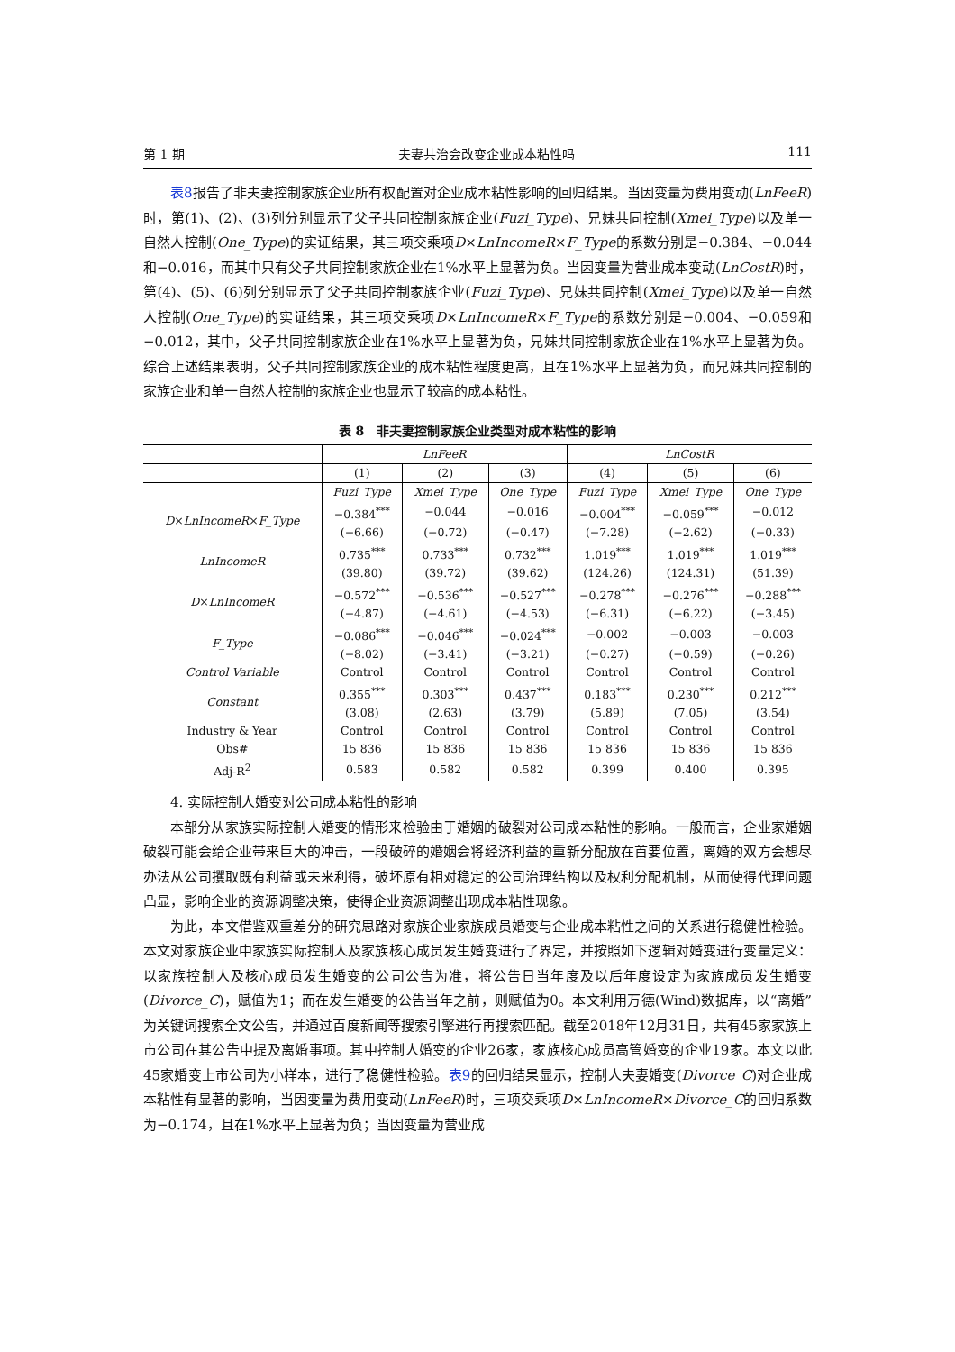第 1 期 夫妻共治会改变企业成本粘性吗 111
表8报告了非夫妻控制家族企业所有权配置对企业成本粘性影响的回归结果。当因变量为费用变动(LnFeeR)时，第(1)、(2)、(3)列分别显示了父子共同控制家族企业(Fuzi_Type)、兄妹共同控制(Xmei_Type)以及单一自然人控制(One_Type)的实证结果，其三项交乘项D×LnIncomeR×F_Type的系数分别是−0.384、−0.044和−0.016，而其中只有父子共同控制家族企业在1%水平上显著为负。当因变量为营业成本变动(LnCostR)时，第(4)、(5)、(6)列分别显示了父子共同控制家族企业(Fuzi_Type)、兄妹共同控制(Xmei_Type)以及单一自然人控制(One_Type)的实证结果，其三项交乘项D×LnIncomeR×F_Type的系数分别是−0.004、−0.059和−0.012，其中，父子共同控制家族企业在1%水平上显著为负，兄妹共同控制家族企业在1%水平上显著为负。综合上述结果表明，父子共同控制家族企业的成本粘性程度更高，且在1%水平上显著为负，而兄妹共同控制的家族企业和单一自然人控制的家族企业也显示了较高的成本粘性。
表 8　非夫妻控制家族企业类型对成本粘性的影响
| | LnFeeR | | | LnCostR | | |
| --- | --- | --- | --- | --- | --- | --- |
| | (1) | (2) | (3) | (4) | (5) | (6) |
| | Fuzi_Type | Xmei_Type | One_Type | Fuzi_Type | Xmei_Type | One_Type |
| D × LnIncomeR × F_Type | −0.384<sup>***</sup> | −0.044 | −0.016 | −0.004<sup>***</sup> | −0.059<sup>***</sup> | −0.012 |
| | (−6.66) | (−0.72) | (−0.47) | (−7.28) | (−2.62) | (−0.33) |
| LnIncomeR | 0.735<sup>***</sup> | 0.733<sup>***</sup> | 0.732<sup>***</sup> | 1.019<sup>***</sup> | 1.019<sup>***</sup> | 1.019<sup>***</sup> |
| | (39.80) | (39.72) | (39.62) | (124.26) | (124.31) | (51.39) |
| D × LnIncomeR | −0.572<sup>***</sup> | −0.536<sup>***</sup> | −0.527<sup>***</sup> | −0.278<sup>***</sup> | −0.276<sup>***</sup> | −0.288<sup>***</sup> |
| | (−4.87) | (−4.61) | (−4.53) | (−6.31) | (−6.22) | (−3.45) |
| F_Type | −0.086<sup>***</sup> | −0.046<sup>***</sup> | −0.024<sup>***</sup> | −0.002 | −0.003 | −0.003 |
| | (−8.02) | (−3.41) | (−3.21) | (−0.27) | (−0.59) | (−0.26) |
| Control Variable | Control | Control | Control | Control | Control | Control |
| Constant | 0.355<sup>***</sup> | 0.303<sup>***</sup> | 0.437<sup>***</sup> | 0.183<sup>***</sup> | 0.230<sup>***</sup> | 0.212<sup>***</sup> |
| | (3.08) | (2.63) | (3.79) | (5.89) | (7.05) | (3.54) |
| Industry & Year | Control | Control | Control | Control | Control | Control |
| Obs# | 15 836 | 15 836 | 15 836 | 15 836 | 15 836 | 15 836 |
| Adj-R<sup>2</sup> | 0.583 | 0.582 | 0.582 | 0.399 | 0.400 | 0.395 |
4. 实际控制人婚变对公司成本粘性的影响
本部分从家族实际控制人婚变的情形来检验由于婚姻的破裂对公司成本粘性的影响。一般而言，企业家婚姻破裂可能会给企业带来巨大的冲击，一段破碎的婚姻会将经济利益的重新分配放在首要位置，离婚的双方会想尽办法从公司攫取既有利益或未来利得，破坏原有相对稳定的公司治理结构以及权利分配机制，从而使得代理问题凸显，影响企业的资源调整决策，使得企业资源调整出现成本粘性现象。
为此，本文借鉴双重差分的研究思路对家族企业家族成员婚变与企业成本粘性之间的关系进行稳健性检验。本文对家族企业中家族实际控制人及家族核心成员发生婚变进行了界定，并按照如下逻辑对婚变进行变量定义：以家族控制人及核心成员发生婚变的公司公告为准，将公告日当年度及以后年度设定为家族成员发生婚变(Divorce_C)，赋值为1；而在发生婚变的公告当年之前，则赋值为0。本文利用万德(Wind)数据库，以“离婚”为关键词搜索全文公告，并通过百度新闻等搜索引擎进行再搜索匹配。截至2018年12月31日，共有45家家族上市公司在其公告中提及离婚事项。其中控制人婚变的企业26家，家族核心成员高管婚变的企业19家。本文以此45家婚变上市公司为小样本，进行了稳健性检验。表9的回归结果显示，控制人夫妻婚变(Divorce_C)对企业成本粘性有显著的影响，当因变量为费用变动(LnFeeR)时，三项交乘项D×LnIncomeR×Divorce_C的回归系数为−0.174，且在1%水平上显著为负；当因变量为营业成